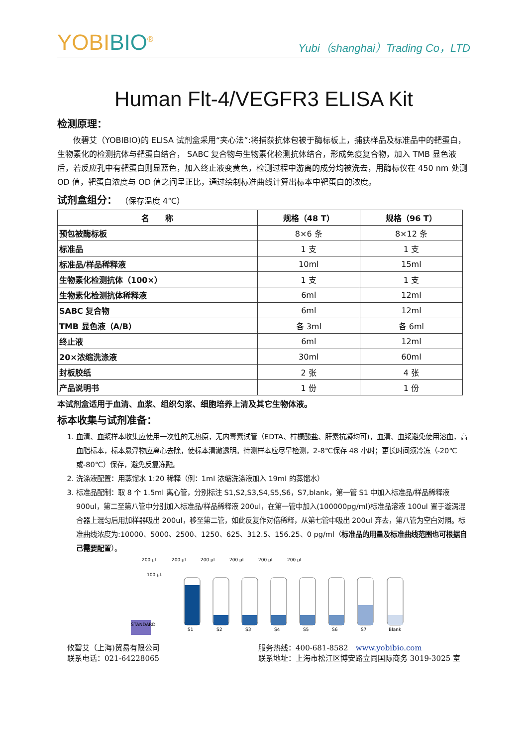YOBIBIO<sup>®</sup>
Yubi（shanghai）Trading Co，LTD
Human Flt-4/VEGFR3 ELISA Kit
检测原理：
攸碧艾（YOBIBIO)的 ELISA 试剂盒采用“夹心法”:将捕获抗体包被于酶标板上，捕获样品及标准品中的靶蛋白，生物素化的检测抗体与靶蛋白结合， SABC 复合物与生物素化检测抗体结合，形成免疫复合物，加入 TMB 显色液后，若反应孔中有靶蛋白则显蓝色，加入终止液变黄色，检测过程中游离的成分均被洗去，用酶标仪在 450 nm 处测 OD 值，靶蛋白浓度与 OD 值之间呈正比，通过绘制标准曲线计算出标本中靶蛋白的浓度。
试剂盒组分： （保存温度 4℃）
| 名 称 | 规格（48 T） | 规格（96 T） |
| --- | --- | --- |
| 预包被酶标板 | 8×6 条 | 8×12 条 |
| 标准品 | 1 支 | 1 支 |
| 标准品/样品稀释液 | 10ml | 15ml |
| 生物素化检测抗体（100×） | 1 支 | 1 支 |
| 生物素化检测抗体稀释液 | 6ml | 12ml |
| SABC 复合物 | 6ml | 12ml |
| TMB 显色液（A/B） | 各 3ml | 各 6ml |
| 终止液 | 6ml | 12ml |
| 20×浓缩洗涤液 | 30ml | 60ml |
| 封板胶纸 | 2 张 | 4 张 |
| 产品说明书 | 1 份 | 1 份 |
本试剂盒适用于血清、血浆、组织匀浆、细胞培养上清及其它生物体液。
标本收集与试剂准备：
1. 血清、血浆样本收集应使用一次性的无热原，无内毒素试管（EDTA、柠檬酸盐、肝素抗凝均可)，血清、血浆避免使用溶血，高血脂标本，标本悬浮物应离心去除，使标本清澈透明。待测样本应尽早检测，2-8℃保存 48 小时；更长时间须冷冻（-20℃或-80℃）保存，避免反复冻融。
2. 洗涤液配置：用蒸馏水 1:20 稀释（例：1ml 浓缩洗涤液加入 19ml 的蒸馏水）
3. 标准品配制：取 8 个 1.5ml 离心管，分别标注 S1,S2,S3,S4,S5,S6，S7,blank，第一管 S1 中加入标准品/样品稀释液 900ul，第二至第八管中分别加入标准品/样品稀释液 200ul，在第一管中加入(100000pg/ml)标准品溶液 100ul 置于漩涡混合器上混匀后用加样器吸出 200ul，移至第二管，如此反复作对倍稀释，从第七管中吸出 200ul 弃去，第八管为空白对照。标准曲线浓度为:10000、5000、2500、1250、625、312.5、156.25、0 pg/ml（标准品的用量及标准曲线范围也可根据自己需要配置）。
200 µL
200 µL
200 µL
200 µL
200 µL
200 µL
100 µL
STANDARD
S1
S2
S3
S4
S5
S6
S7
Blank
攸碧艾（上海)贸易有限公司
联系电话：021-64228065
服务热线：400-681-8582　www.yobibio.com
联系地址：上海市松江区博安路立同国际商务 3019-3025 室